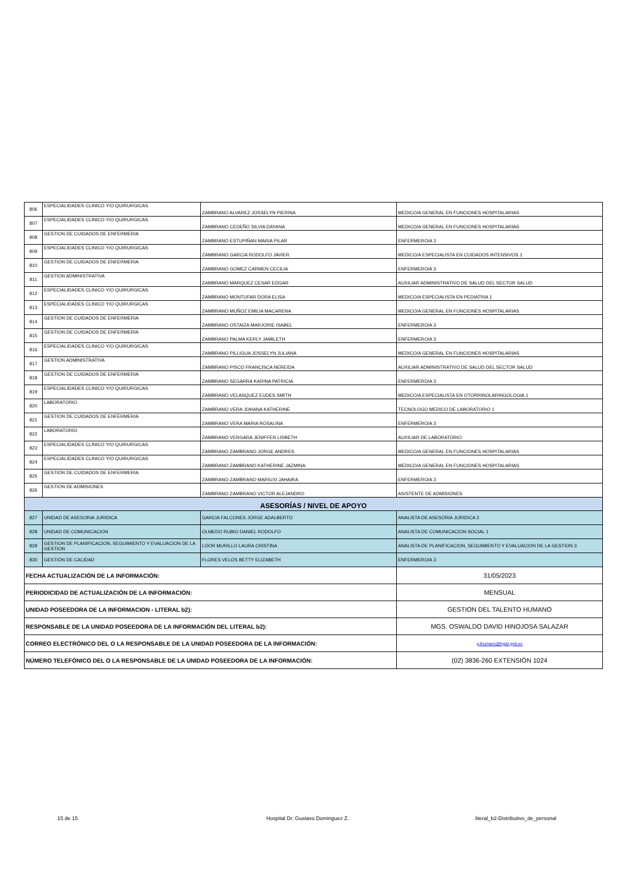| 806 | ESPECIALIDADES CLINICO Y/O QUIRURGICAS | ZAMBRANO ALVAREZ JOSSELYN PIERINA | MEDICO/A GENERAL EN FUNCIONES HOSPITALARIAS |
| 807 | ESPECIALIDADES CLINICO Y/O QUIRURGICAS | ZAMBRANO CEDEÑO SILVIA DAYANA | MEDICO/A GENERAL EN FUNCIONES HOSPITALARIAS |
| 808 | GESTION DE CUIDADOS DE ENFERMERIA | ZAMBRANO ESTUPIÑAN MARIA PILAR | ENFERMERO/A 3 |
| 809 | ESPECIALIDADES CLINICO Y/O QUIRURGICAS | ZAMBRANO GARCIA RODOLFO JAVIER | MEDICO/A ESPECIALISTA EN CUIDADOS INTENSIVOS 1 |
| 810 | GESTION DE CUIDADOS DE ENFERMERIA | ZAMBRANO GOMEZ CARMEN CECILIA | ENFERMERO/A 3 |
| 811 | GESTION ADMINISTRATIVA | ZAMBRANO MARQUEZ CESAR EDGAR | AUXILIAR ADMINISTRATIVO DE SALUD DEL SECTOR SALUD |
| 812 | ESPECIALIDADES CLINICO Y/O QUIRURGICAS | ZAMBRANO MONTUFAR DORA ELISA | MEDICO/A ESPECIALISTA EN PEDIATRIA 1 |
| 813 | ESPECIALIDADES CLINICO Y/O QUIRURGICAS | ZAMBRANO MUÑOZ EMILIA MACARENA | MEDICO/A GENERAL EN FUNCIONES HOSPITALARIAS |
| 814 | GESTION DE CUIDADOS DE ENFERMERIA | ZAMBRANO OSTAIZA MARJORIE ISABEL | ENFERMERO/A 3 |
| 815 | GESTION DE CUIDADOS DE ENFERMERIA | ZAMBRANO PALMA KERLY JAMILETH | ENFERMERO/A 3 |
| 816 | ESPECIALIDADES CLINICO Y/O QUIRURGICAS | ZAMBRANO PILLIGUA JOSSELYN JULIANA | MEDICO/A GENERAL EN FUNCIONES HOSPITALARIAS |
| 817 | GESTION ADMINISTRATIVA | ZAMBRANO PISCO FRANCISCA NEREIDA | AUXILIAR ADMINISTRATIVO DE SALUD DEL SECTOR SALUD |
| 818 | GESTION DE CUIDADOS DE ENFERMERIA | ZAMBRANO SEGARRA KARINA PATRICIA | ENFERMERO/A 3 |
| 819 | ESPECIALIDADES CLINICO Y/O QUIRURGICAS | ZAMBRANO VELASQUEZ EUDES SMITH | MEDICO/A ESPECIALISTA EN OTORRINOLARINGOLOGIA 1 |
| 820 | LABORATORIO | ZAMBRANO VERA JOHANA KATHERINE | TECNOLOGO MEDICO DE LABORATORIO 1 |
| 821 | GESTION DE CUIDADOS DE ENFERMERIA | ZAMBRANO VERA MARIA ROSALINA | ENFERMERO/A 3 |
| 822 | LABORATORIO | ZAMBRANO VERGARA JENIFFER LISBETH | AUXILIAR DE LABORATORIO |
| 823 | ESPECIALIDADES CLINICO Y/O QUIRURGICAS | ZAMBRANO ZAMBRANO JORGE ANDRES | MEDICO/A GENERAL EN FUNCIONES HOSPITALARIAS |
| 824 | ESPECIALIDADES CLINICO Y/O QUIRURGICAS | ZAMBRANO ZAMBRANO KATHERINE JAZMINA | MEDICO/A GENERAL EN FUNCIONES HOSPITALARIAS |
| 825 | GESTION DE CUIDADOS DE ENFERMERIA | ZAMBRANO ZAMBRANO MARIUXI JAHAIRA | ENFERMERO/A 3 |
| 826 | GESTION DE ADMISIONES | ZAMBRANO ZAMBRANO VICTOR ALEJANDRO | ASISTENTE DE ADMISIONES |
| ASESORÍAS / NIVEL DE APOYO | | | |
| 827 | UNIDAD DE ASESORIA JURIDICA | GARCIA FALCONES JORGE ADALBERTO | ANALISTA DE ASESORIA JURIDICA 3 |
| 828 | UNIDAD DE COMUNICACION | OLMEDO RUBIO DANIEL RODOLFO | ANALISTA DE COMUNICACION SOCIAL 1 |
| 829 | GESTION DE PLANIFICACION, SEGUIMIENTO Y EVALUACION DE LA GESTION | LOOR MURILLO LAURA CRISTINA | ANALISTA DE PLANIFICACION, SEGUIMIENTO Y EVALUACION DE LA GESTION 3 |
| 830 | GESTIÓN DE CALIDAD | FLORES VELOS BETTY ELIZABETH | ENFERMERO/A 3 |
| FECHA ACTUALIZACIÓN DE LA INFORMACIÓN: | | | 31/05/2023 |
| PERIODICIDAD DE ACTUALIZACIÓN DE LA INFORMACIÓN: | | | MENSUAL |
| UNIDAD POSEEDORA DE LA INFORMACION - LITERAL b2): | | | GESTION DEL TALENTO HUMANO |
| RESPONSABLE DE LA UNIDAD POSEEDORA DE LA INFORMACIÓN DEL LITERAL b2): | | | MGS. OSWALDO DAVID HINOJOSA SALAZAR |
| CORREO ELECTRÓNICO DEL O LA RESPONSABLE DE LA UNIDAD POSEEDORA DE LA INFORMACIÓN: | | | g.thumano@hgdz.gob.ec |
| NÚMERO TELEFÓNICO DEL O LA RESPONSABLE DE LA UNIDAD POSEEDORA DE LA INFORMACIÓN: | | | (02) 3836-260 EXTENSIÓN 1024 |
15 de 15 Hospital Dr. Gustavo Dominguez Z. literal_b2-Distributivo_de_personal